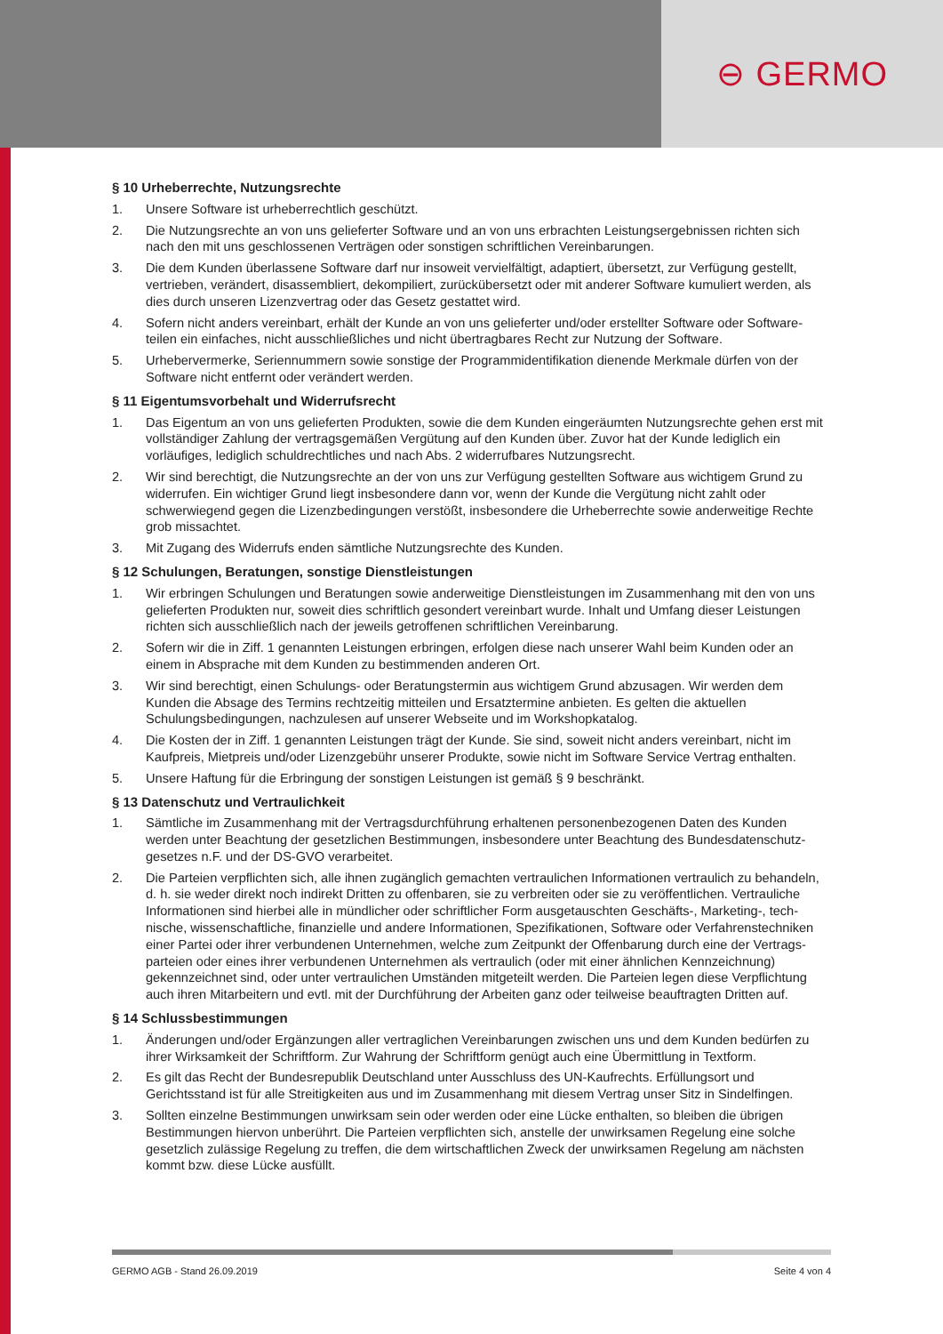⊖ GERMO
§ 10 Urheberrechte, Nutzungsrechte
1. Unsere Software ist urheberrechtlich geschützt.
2. Die Nutzungsrechte an von uns gelieferter Software und an von uns erbrachten Leistungsergebnissen richten sich nach den mit uns geschlossenen Verträgen oder sonstigen schriftlichen Vereinbarungen.
3. Die dem Kunden überlassene Software darf nur insoweit vervielfältigt, adaptiert, übersetzt, zur Verfügung gestellt, vertrieben, verändert, disassembliert, dekompiliert, zurückübersetzt oder mit anderer Software kumuliert werden, als dies durch unseren Lizenzvertrag oder das Gesetz gestattet wird.
4. Sofern nicht anders vereinbart, erhält der Kunde an von uns gelieferter und/oder erstellter Software oder Software-teilen ein einfaches, nicht ausschließliches und nicht übertragbares Recht zur Nutzung der Software.
5. Urhebervermerke, Seriennummern sowie sonstige der Programmidentifikation dienende Merkmale dürfen von der Software nicht entfernt oder verändert werden.
§ 11 Eigentumsvorbehalt und Widerrufsrecht
1. Das Eigentum an von uns gelieferten Produkten, sowie die dem Kunden eingeräumten Nutzungsrechte gehen erst mit vollständiger Zahlung der vertragsgemäßen Vergütung auf den Kunden über. Zuvor hat der Kunde lediglich ein vorläufiges, lediglich schuldrechtliches und nach Abs. 2 widerrufbares Nutzungsrecht.
2. Wir sind berechtigt, die Nutzungsrechte an der von uns zur Verfügung gestellten Software aus wichtigem Grund zu widerrufen. Ein wichtiger Grund liegt insbesondere dann vor, wenn der Kunde die Vergütung nicht zahlt oder schwerwiegend gegen die Lizenzbedingungen verstößt, insbesondere die Urheberrechte sowie anderweitige Rechte grob missachtet.
3. Mit Zugang des Widerrufs enden sämtliche Nutzungsrechte des Kunden.
§ 12 Schulungen, Beratungen, sonstige Dienstleistungen
1. Wir erbringen Schulungen und Beratungen sowie anderweitige Dienstleistungen im Zusammenhang mit den von uns gelieferten Produkten nur, soweit dies schriftlich gesondert vereinbart wurde. Inhalt und Umfang dieser Leistungen richten sich ausschließlich nach der jeweils getroffenen schriftlichen Vereinbarung.
2. Sofern wir die in Ziff. 1 genannten Leistungen erbringen, erfolgen diese nach unserer Wahl beim Kunden oder an einem in Absprache mit dem Kunden zu bestimmenden anderen Ort.
3. Wir sind berechtigt, einen Schulungs- oder Beratungstermin aus wichtigem Grund abzusagen. Wir werden dem Kunden die Absage des Termins rechtzeitig mitteilen und Ersatztermine anbieten. Es gelten die aktuellen Schulungsbedingungen, nachzulesen auf unserer Webseite und im Workshopkatalog.
4. Die Kosten der in Ziff. 1 genannten Leistungen trägt der Kunde. Sie sind, soweit nicht anders vereinbart, nicht im Kaufpreis, Mietpreis und/oder Lizenzgebühr unserer Produkte, sowie nicht im Software Service Vertrag enthalten.
5. Unsere Haftung für die Erbringung der sonstigen Leistungen ist gemäß § 9 beschränkt.
§ 13 Datenschutz und Vertraulichkeit
1. Sämtliche im Zusammenhang mit der Vertragsdurchführung erhaltenen personenbezogenen Daten des Kunden werden unter Beachtung der gesetzlichen Bestimmungen, insbesondere unter Beachtung des Bundesdatenschutz-gesetzes n.F. und der DS-GVO verarbeitet.
2. Die Parteien verpflichten sich, alle ihnen zugänglich gemachten vertraulichen Informationen vertraulich zu behandeln, d. h. sie weder direkt noch indirekt Dritten zu offenbaren, sie zu verbreiten oder sie zu veröffentlichen. Vertrauliche Informationen sind hierbei alle in mündlicher oder schriftlicher Form ausgetauschten Geschäfts-, Marketing-, tech-nische, wissenschaftliche, finanzielle und andere Informationen, Spezifikationen, Software oder Verfahrenstechniken einer Partei oder ihrer verbundenen Unternehmen, welche zum Zeitpunkt der Offenbarung durch eine der Vertrags-parteien oder eines ihrer verbundenen Unternehmen als vertraulich (oder mit einer ähnlichen Kennzeichnung) gekennzeichnet sind, oder unter vertraulichen Umständen mitgeteilt werden. Die Parteien legen diese Verpflichtung auch ihren Mitarbeitern und evtl. mit der Durchführung der Arbeiten ganz oder teilweise beauftragten Dritten auf.
§ 14 Schlussbestimmungen
1. Änderungen und/oder Ergänzungen aller vertraglichen Vereinbarungen zwischen uns und dem Kunden bedürfen zu ihrer Wirksamkeit der Schriftform. Zur Wahrung der Schriftform genügt auch eine Übermittlung in Textform.
2. Es gilt das Recht der Bundesrepublik Deutschland unter Ausschluss des UN-Kaufrechts. Erfüllungsort und Gerichtsstand ist für alle Streitigkeiten aus und im Zusammenhang mit diesem Vertrag unser Sitz in Sindelfingen.
3. Sollten einzelne Bestimmungen unwirksam sein oder werden oder eine Lücke enthalten, so bleiben die übrigen Bestimmungen hiervon unberührt. Die Parteien verpflichten sich, anstelle der unwirksamen Regelung eine solche gesetzlich zulässige Regelung zu treffen, die dem wirtschaftlichen Zweck der unwirksamen Regelung am nächsten kommt bzw. diese Lücke ausfüllt.
GERMO AGB - Stand 26.09.2019 Seite 4 von 4